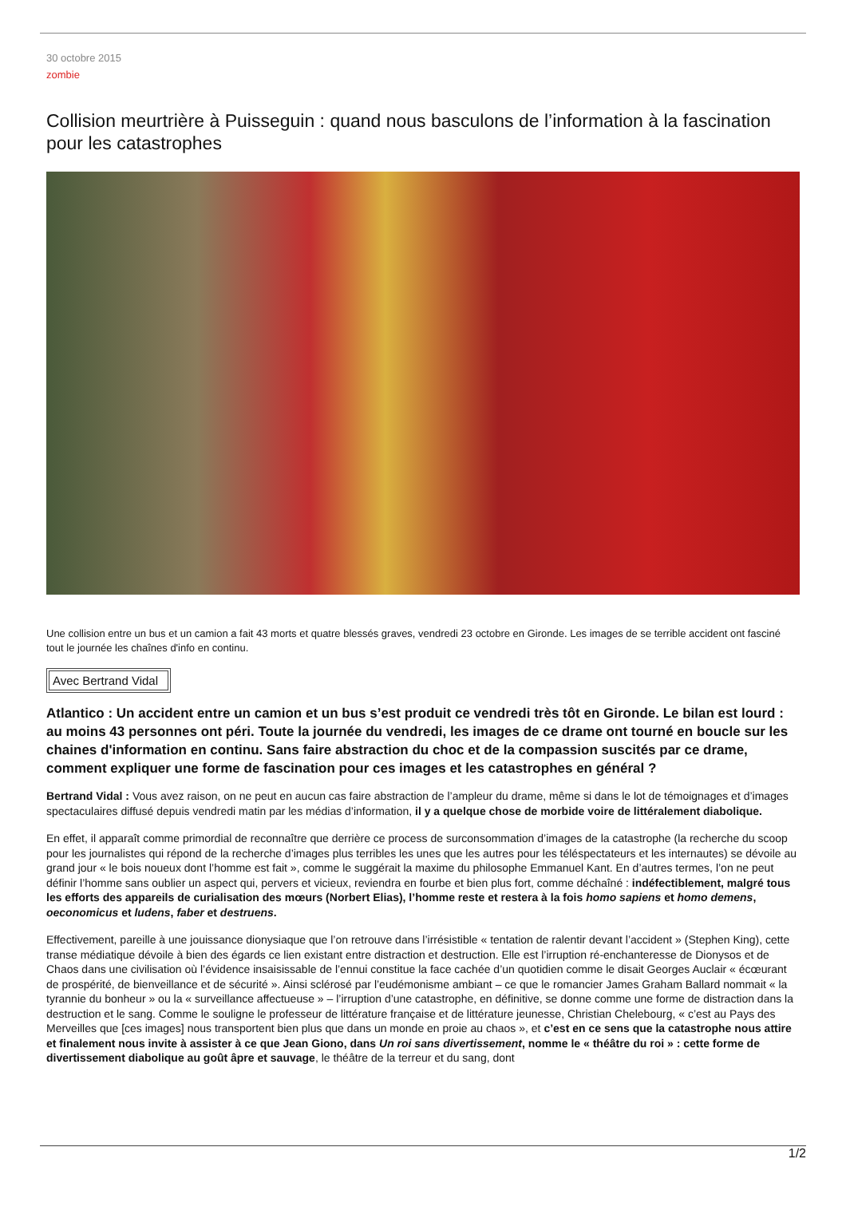30 octobre 2015
zombie
Collision meurtrière à Puisseguin : quand nous basculons de l’information à la fascination pour les catastrophes
Une collision entre un bus et un camion a fait 43 morts et quatre blessés graves, vendredi 23 octobre en Gironde. Les images de se terrible accident ont fasciné tout le journée les chaînes d'info en continu.
Avec Bertrand Vidal
Atlantico : Un accident entre un camion et un bus s’est produit ce vendredi très tôt en Gironde. Le bilan est lourd : au moins 43 personnes ont péri. Toute la journée du vendredi, les images de ce drame ont tourné en boucle sur les chaines d'information en continu. Sans faire abstraction du choc et de la compassion suscités par ce drame, comment expliquer une forme de fascination pour ces images et les catastrophes en général ?
Bertrand Vidal : Vous avez raison, on ne peut en aucun cas faire abstraction de l’ampleur du drame, même si dans le lot de témoignages et d’images spectaculaires diffusé depuis vendredi matin par les médias d’information, il y a quelque chose de morbide voire de littéralement diabolique.
En effet, il apparaît comme primordial de reconnaître que derrière ce process de surconsommation d’images de la catastrophe (la recherche du scoop pour les journalistes qui répond de la recherche d’images plus terribles les unes que les autres pour les téléspectateurs et les internautes) se dévoile au grand jour « le bois noueux dont l’homme est fait », comme le suggérait la maxime du philosophe Emmanuel Kant. En d’autres termes, l’on ne peut définir l’homme sans oublier un aspect qui, pervers et vicieux, reviendra en fourbe et bien plus fort, comme déchaîné : indéfectiblement, malgré tous les efforts des appareils de curialisation des mœurs (Norbert Elias), l’homme reste et restera à la fois homo sapiens et homo demens, oeconomicus et ludens, faber et destruens.
Effectivement, pareille à une jouissance dionysiaque que l’on retrouve dans l’irrésistible « tentation de ralentir devant l’accident » (Stephen King), cette transe médiatique dévoile à bien des égards ce lien existant entre distraction et destruction. Elle est l’irruption ré-enchanteresse de Dionysos et de Chaos dans une civilisation où l’évidence insaisissable de l’ennui constitue la face cachée d’un quotidien comme le disait Georges Auclair « écœurant de prospérité, de bienveillance et de sécurité ». Ainsi sclérosé par l’eudémonisme ambiant – ce que le romancier James Graham Ballard nommait « la tyrannie du bonheur » ou la « surveillance affectueuse » – l’irruption d’une catastrophe, en définitive, se donne comme une forme de distraction dans la destruction et le sang. Comme le souligne le professeur de littérature française et de littérature jeunesse, Christian Chelebourg, « c’est au Pays des Merveilles que [ces images] nous transportent bien plus que dans un monde en proie au chaos », et c’est en ce sens que la catastrophe nous attire et finalement nous invite à assister à ce que Jean Giono, dans Un roi sans divertissement, nomme le « théâtre du roi » : cette forme de divertissement diabolique au goût âpre et sauvage, le théâtre de la terreur et du sang, dont
1/2